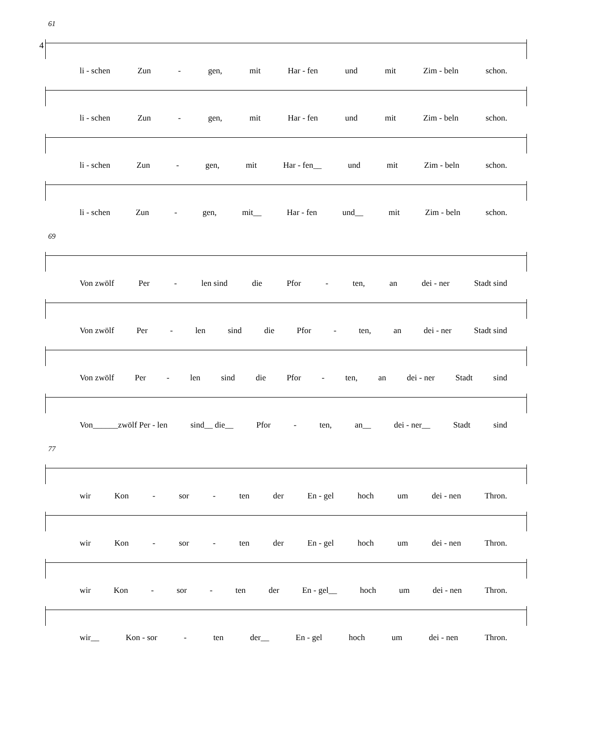4
61
li - schen Zun - gen, mit Har - fen und mit Zim - beln schon.
li - schen Zun - gen, mit Har - fen und mit Zim - beln schon.
li - schen Zun - gen, mit Har - fen__ und mit Zim - beln schon.
li - schen Zun - gen, mit__ Har - fen und__ mit Zim - beln schon.
69
Von zwölf Per - len sind die Pfor - ten, an dei - ner Stadt sind
Von zwölf Per - len sind die Pfor - ten, an dei - ner Stadt sind
Von zwölf Per - len sind die Pfor - ten, an dei - ner Stadt sind
Von______zwölf Per - len sind__ die__ Pfor - ten, an__ dei - ner__ Stadt sind
77
wir Kon - sor - ten der En - gel hoch um dei - nen Thron.
wir Kon - sor - ten der En - gel hoch um dei - nen Thron.
wir Kon - sor - ten der En - gel__ hoch um dei - nen Thron.
wir__ Kon - sor - ten der__ En - gel hoch um dei - nen Thron.